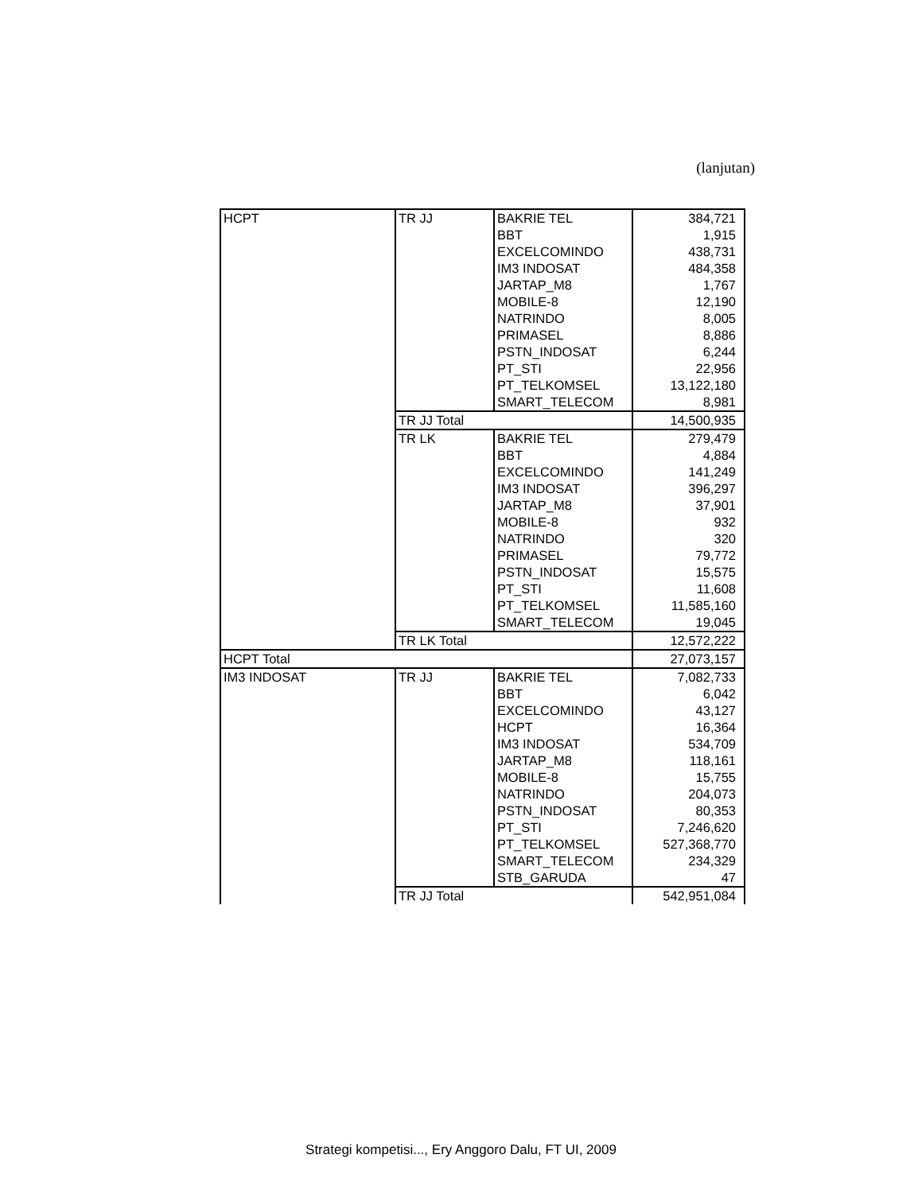(lanjutan)
| HCPT | TR JJ | BAKRIE TEL | 384,721 |
| | | BBT | 1,915 |
| | | EXCELCOMINDO | 438,731 |
| | | IM3 INDOSAT | 484,358 |
| | | JARTAP_M8 | 1,767 |
| | | MOBILE-8 | 12,190 |
| | | NATRINDO | 8,005 |
| | | PRIMASEL | 8,886 |
| | | PSTN_INDOSAT | 6,244 |
| | | PT_STI | 22,956 |
| | | PT_TELKOMSEL | 13,122,180 |
| | | SMART_TELECOM | 8,981 |
| | TR JJ Total | | 14,500,935 |
| | TR LK | BAKRIE TEL | 279,479 |
| | | BBT | 4,884 |
| | | EXCELCOMINDO | 141,249 |
| | | IM3 INDOSAT | 396,297 |
| | | JARTAP_M8 | 37,901 |
| | | MOBILE-8 | 932 |
| | | NATRINDO | 320 |
| | | PRIMASEL | 79,772 |
| | | PSTN_INDOSAT | 15,575 |
| | | PT_STI | 11,608 |
| | | PT_TELKOMSEL | 11,585,160 |
| | | SMART_TELECOM | 19,045 |
| | TR LK Total | | 12,572,222 |
| HCPT Total | | | 27,073,157 |
| IM3 INDOSAT | TR JJ | BAKRIE TEL | 7,082,733 |
| | | BBT | 6,042 |
| | | EXCELCOMINDO | 43,127 |
| | | HCPT | 16,364 |
| | | IM3 INDOSAT | 534,709 |
| | | JARTAP_M8 | 118,161 |
| | | MOBILE-8 | 15,755 |
| | | NATRINDO | 204,073 |
| | | PSTN_INDOSAT | 80,353 |
| | | PT_STI | 7,246,620 |
| | | PT_TELKOMSEL | 527,368,770 |
| | | SMART_TELECOM | 234,329 |
| | | STB_GARUDA | 47 |
| | TR JJ Total | | 542,951,084 |
Strategi kompetisi..., Ery Anggoro Dalu, FT UI, 2009